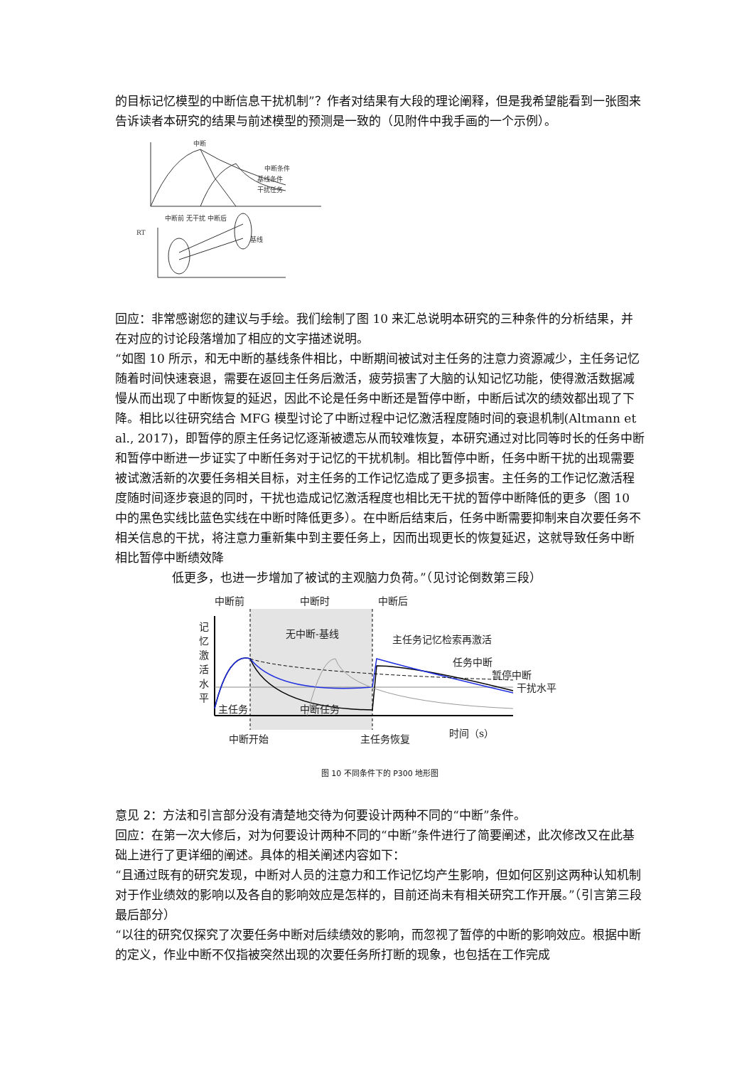的目标记忆模型的中断信息干扰机制”？作者对结果有大段的理论阐释，但是我希望能看到一张图来告诉读者本研究的结果与前述模型的预测是一致的（见附件中我手画的一个示例）。
中断
中断条件
基线条件
干扰任务
中断前 无干扰
中断后
RT
基线
回应：非常感谢您的建议与手绘。我们绘制了图 10 来汇总说明本研究的三种条件的分析结果，并在对应的讨论段落增加了相应的文字描述说明。
“如图 10 所示，和无中断的基线条件相比，中断期间被试对主任务的注意力资源减少，主任务记忆随着时间快速衰退，需要在返回主任务后激活，疲劳损害了大脑的认知记忆功能，使得激活数据减慢从而出现了中断恢复的延迟，因此不论是任务中断还是暂停中断，中断后试次的绩效都出现了下降。相比以往研究结合 MFG 模型讨论了中断过程中记忆激活程度随时间的衰退机制(Altmann et al., 2017)，即暂停的原主任务记忆逐渐被遗忘从而较难恢复，本研究通过对比同等时长的任务中断和暂停中断进一步证实了中断任务对于记忆的干扰机制。相比暂停中断，任务中断干扰的出现需要被试激活新的次要任务相关目标，对主任务的工作记忆造成了更多损害。主任务的工作记忆激活程度随时间逐步衰退的同时，干扰也造成记忆激活程度也相比无干扰的暂停中断降低的更多（图 10 中的黑色实线比蓝色实线在中断时降低更多）。在中断后结束后，任务中断需要抑制来自次要任务不相关信息的干扰，将注意力重新集中到主要任务上，因而出现更长的恢复延迟，这就导致任务中断相比暂停中断绩效降
低更多，也进一步增加了被试的主观脑力负荷。”（见讨论倒数第三段）
中断前
中断时
中断后
无中断-基线
主任务记忆检索再激活
任务中断
暂停中断
干扰水平
主任务
中断任务
中断开始
主任务恢复
时间（s）
记
忆
激
活
水
平
图 10 不同条件下的 P300 地形图
意见 2：方法和引言部分没有清楚地交待为何要设计两种不同的“中断”条件。
回应：在第一次大修后，对为何要设计两种不同的“中断”条件进行了简要阐述，此次修改又在此基础上进行了更详细的阐述。具体的相关阐述内容如下：
“且通过既有的研究发现，中断对人员的注意力和工作记忆均产生影响，但如何区别这两种认知机制对于作业绩效的影响以及各自的影响效应是怎样的，目前还尚未有相关研究工作开展。”（引言第三段最后部分）
“以往的研究仅探究了次要任务中断对后续绩效的影响，而忽视了暂停的中断的影响效应。根据中断的定义，作业中断不仅指被突然出现的次要任务所打断的现象，也包括在工作完成